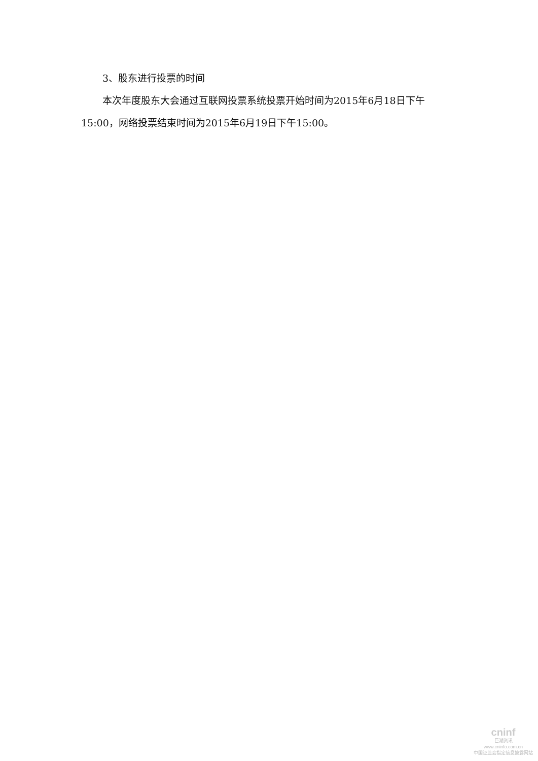3、股东进行投票的时间
本次年度股东大会通过互联网投票系统投票开始时间为2015年6月18日下午15:00，网络投票结束时间为2015年6月19日下午15:00。
cninf
巨潮资讯
www.cninfo.com.cn
中国证监会指定信息披露网站